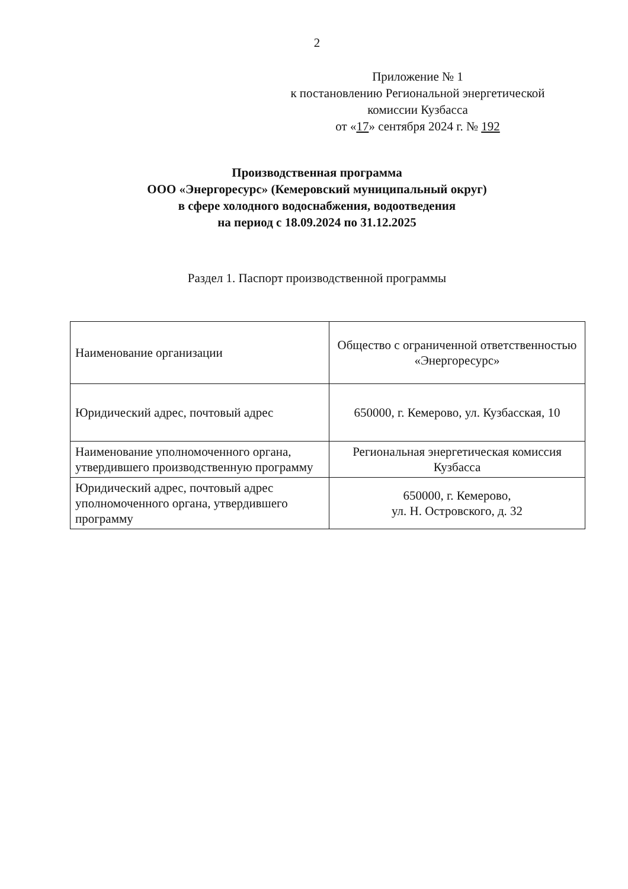2
Приложение № 1
к постановлению Региональной энергетической комиссии Кузбасса
от «17» сентября 2024 г. № 192
Производственная программа
ООО «Энергоресурс» (Кемеровский муниципальный округ)
в сфере холодного водоснабжения, водоотведения
на период с 18.09.2024 по 31.12.2025
Раздел 1. Паспорт производственной программы
| Наименование организации | Общество с ограниченной ответственностью «Энергоресурс» |
| Юридический адрес, почтовый адрес | 650000, г. Кемерово, ул. Кузбасская, 10 |
| Наименование уполномоченного органа, утвердившего производственную программу | Региональная энергетическая комиссия Кузбасса |
| Юридический адрес, почтовый адрес уполномоченного органа, утвердившего программу | 650000, г. Кемерово, ул. Н. Островского, д. 32 |